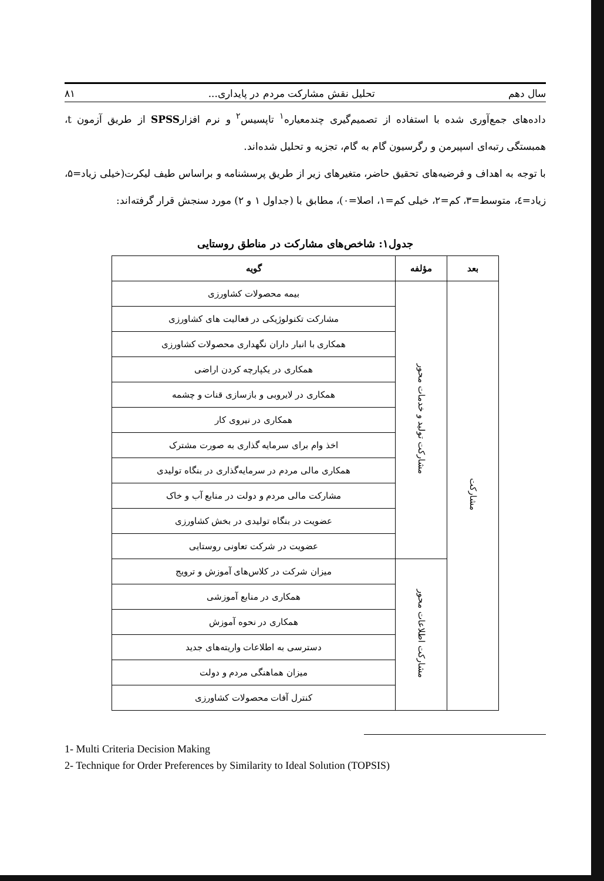سال دهم تحلیل نقش مشارکت مردم در پایداری... ۸۱
داده‌های جمع‌آوری شده با استفاده از تصمیم‌گیری چندمعیاره<sup>۱</sup> تاپسیس<sup>۲</sup> و نرم افزارSPSS از طریق آزمون t، همبستگی رتبه‌ای اسپیرمن و رگرسیون گام به گام، تجزیه و تحلیل شده‌اند.
با توجه به اهداف و فرضیه‌های تحقیق حاضر، متغیرهای زیر از طریق پرسشنامه و براساس طیف لیکرت(خیلی زیاد=۵، زیاد=٤، متوسط=۳، کم=۲، خیلی کم=۱، اصلا=۰)، مطابق با (جداول ۱ و ۲) مورد سنجش قرار گرفته‌اند:
جدول۱: شاخص‌های مشارکت در مناطق روستایی
| بعد | مؤلفه | گویه |
| --- | --- | --- |
| مشارکت | مشارکت تولید و خدمات محور | بیمه محصولات کشاورزی |
| | | مشارکت تکنولوژیکی در فعالیت های کشاورزی |
| | | همکاری با انبار داران نگهداری محصولات کشاورزی |
| | | همکاری در یکپارچه کردن اراضی |
| | | همکاری در لایروبی و بازسازی قنات و چشمه |
| | | همکاری در نیروی کار |
| | | اخذ وام برای سرمایه گذاری به صورت مشترک |
| | | همکاری مالی مردم در سرمایه‌گذاری در بنگاه تولیدی |
| | | مشارکت مالی مردم و دولت در منابع آب و خاک |
| | | عضویت در بنگاه تولیدی در بخش کشاورزی |
| | | عضویت در شرکت تعاونی روستایی |
| | مشارکت اطلاعات محور | میزان شرکت در کلاس‌های آموزش و ترویج |
| | | همکاری در منابع آموزشی |
| | | همکاری در نحوه آموزش |
| | | دسترسی به اطلاعات واریته‌های جدید |
| | | میزان هماهنگی مردم و دولت |
| | | کنترل آفات محصولات کشاورزی |
1- Multi Criteria Decision Making
2- Technique for Order Preferences by Similarity to Ideal Solution (TOPSIS)